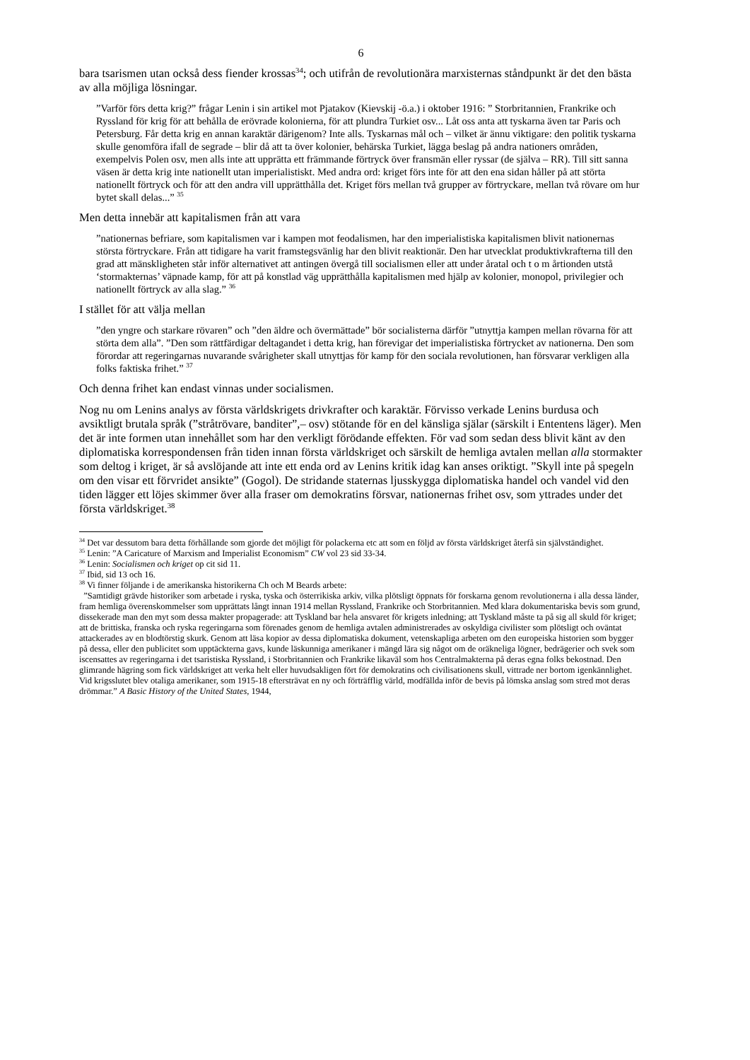6
bara tsarismen utan också dess fiender krossas<sup>34</sup>; och utifrån de revolutionära marxisternas ståndpunkt är det den bästa av alla möjliga lösningar.
”Varför förs detta krig?” frågar Lenin i sin artikel mot Pjatakov (Kievskij -ö.a.) i oktober 1916: ” Storbritannien, Frankrike och Ryssland för krig för att behålla de erövrade kolonierna, för att plundra Turkiet osv... Låt oss anta att tyskarna även tar Paris och Petersburg. Får detta krig en annan karaktär därigenom? Inte alls. Tyskarnas mål och – vilket är ännu viktigare: den politik tyskarna skulle genomföra ifall de segrade – blir då att ta över kolonier, behärska Turkiet, lägga beslag på andra nationers områden, exempelvis Polen osv, men alls inte att upprätta ett främmande förtryck över fransmän eller ryssar (de själva – RR). Till sitt sanna väsen är detta krig inte nationellt utan imperialistiskt. Med andra ord: kriget förs inte för att den ena sidan håller på att störta nationellt förtryck och för att den andra vill upprätthålla det. Kriget förs mellan två grupper av förtryckare, mellan två rövare om hur bytet skall delas...” <sup>35</sup>
Men detta innebär att kapitalismen från att vara
”nationernas befriare, som kapitalismen var i kampen mot feodalismen, har den imperialistiska kapitalismen blivit nationernas största förtryckare. Från att tidigare ha varit framstegsvänlig har den blivit reaktionär. Den har utvecklat produktivkrafterna till den grad att mänskligheten står inför alternativet att antingen övergå till socialismen eller att under åratal och t o m årtionden utstå ‘stormakternas’ väpnade kamp, för att på konstlad väg upprätthålla kapitalismen med hjälp av kolonier, monopol, privilegier och nationellt förtryck av alla slag.” <sup>36</sup>
I stället för att välja mellan
”den yngre och starkare rövaren” och ”den äldre och övermättade” bör socialisterna därför ”utnyttja kampen mellan rövarna för att störta dem alla”. ”Den som rättfärdigar deltagandet i detta krig, han förevigar det imperialistiska förtrycket av nationerna. Den som förordar att regeringarnas nuvarande svårigheter skall utnyttjas för kamp för den sociala revolutionen, han försvarar verkligen alla folks faktiska frihet.” <sup>37</sup>
Och denna frihet kan endast vinnas under socialismen.
Nog nu om Lenins analys av första världskrigets drivkrafter och karaktär. Förvisso verkade Lenins burdusa och avsiktligt brutala språk (”stråtrövare, banditer”,– osv) stötande för en del känsliga själar (särskilt i Ententens läger). Men det är inte formen utan innehållet som har den verkligt förödande effekten. För vad som sedan dess blivit känt av den diplomatiska korrespondensen från tiden innan första världskriget och särskilt de hemliga avtalen mellan alla stormakter som deltog i kriget, är så avslöjande att inte ett enda ord av Lenins kritik idag kan anses oriktigt. ”Skyll inte på spegeln om den visar ett förvridet ansikte” (Gogol). De stridande staternas ljusskygga diplomatiska handel och vandel vid den tiden lägger ett löjes skimmer över alla fraser om demokratins försvar, nationernas frihet osv, som yttrades under det första världskriget.<sup>38</sup>
<sup>34</sup> Det var dessutom bara detta förhållande som gjorde det möjligt för polackerna etc att som en följd av första världskriget återfå sin självständighet.
<sup>35</sup> Lenin: ”A Caricature of Marxism and Imperialist Economism” CW vol 23 sid 33-34.
<sup>36</sup> Lenin: Socialismen och kriget op cit sid 11.
<sup>37</sup> Ibid, sid 13 och 16.
<sup>38</sup> Vi finner följande i de amerikanska historikerna Ch och M Beards arbete:
”Samtidigt grävde historiker som arbetade i ryska, tyska och österrikiska arkiv, vilka plötsligt öppnats för forskarna genom revolutionerna i alla dessa länder, fram hemliga överenskommelser som upprättats långt innan 1914 mellan Ryssland, Frankrike och Storbritannien. Med klara dokumentariska bevis som grund, dissekerade man den myt som dessa makter propagerade: att Tyskland bar hela ansvaret för krigets inledning; att Tyskland måste ta på sig all skuld för kriget; att de brittiska, franska och ryska regeringarna som förenades genom de hemliga avtalen administrerades av oskyldiga civilister som plötsligt och oväntat attackerades av en blodtörstig skurk. Genom att läsa kopior av dessa diplomatiska dokument, vetenskapliga arbeten om den europeiska historien som bygger på dessa, eller den publicitet som upptäckterna gavs, kunde läskunniga amerikaner i mängd lära sig något om de oräkneliga lögner, bedrägerier och svek som iscensattes av regeringarna i det tsaristiska Ryssland, i Storbritannien och Frankrike likaväl som hos Centralmakterna på deras egna folks bekostnad. Den glimrande hägring som fick världskriget att verka helt eller huvudsakligen fört för demokratins och civilisationens skull, vittrade ner bortom igenkännlighet. Vid krigsslutet blev otaliga amerikaner, som 1915-18 eftersträvat en ny och förträfflig värld, modfällda inför de bevis på lömska anslag som stred mot deras drömmar.” A Basic History of the United States, 1944,